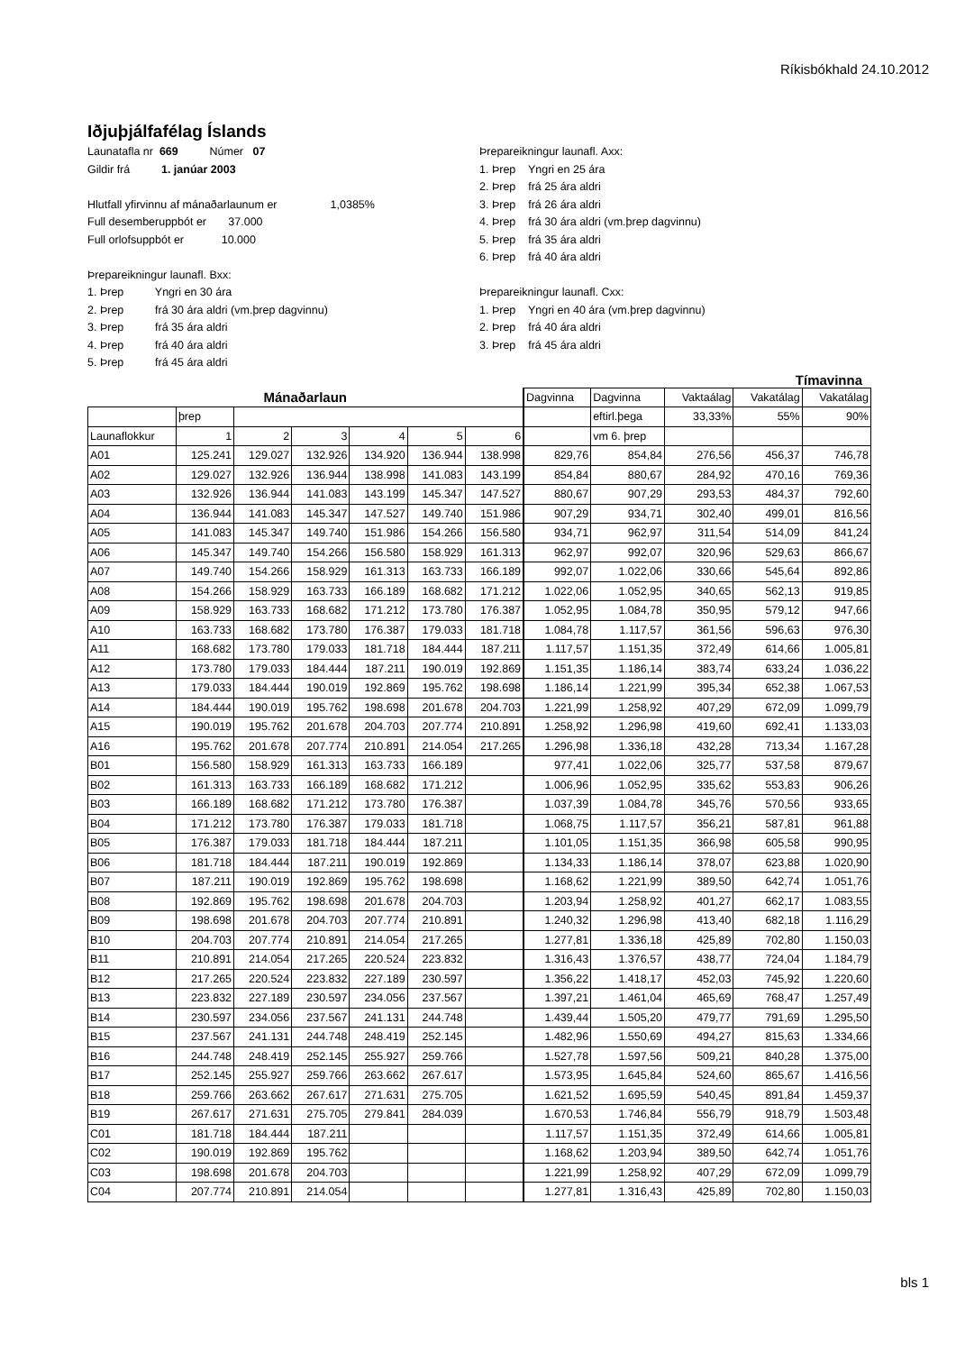Ríkisbókhald 24.10.2012
Iðjuþjálfafélag Íslands
Launatafla nr 669 Númer 07
Gildir frá 1. janúar 2003
Hlutfall yfirvinnu af mánaðarlaunum er 1,0385%
Full desemberuppbót er 37.000
Full orlofsuppbót er 10.000
Þrepareikningur launafl. Bxx:
1. Þrep Yngri en 30 ára
2. Þrep frá 30 ára aldri (vm.þrep dagvinnu)
3. Þrep frá 35 ára aldri
4. Þrep frá 40 ára aldri
5. Þrep frá 45 ára aldri
Þrepareikningur launafl. Axx:
1. Þrep Yngri en 25 ára
2. Þrep frá 25 ára aldri
3. Þrep frá 26 ára aldri
4. Þrep frá 30 ára aldri (vm.þrep dagvinnu)
5. Þrep frá 35 ára aldri
6. Þrep frá 40 ára aldri
Þrepareikningur launafl. Cxx:
1. Þrep Yngri en 40 ára (vm.þrep dagvinnu)
2. Þrep frá 40 ára aldri
3. Þrep frá 45 ára aldri
Tímavinna
| Mánaðarlaun | | | | | | | Dagvinna | Dagvinna | Vaktaálag | Vakatálag | Vakatálag |
| --- | --- | --- | --- | --- | --- | --- | --- | --- | --- | --- | --- |
| | þrep | | | | | | | eftirl.þega | 33,33% | 55% | 90% |
| Launaflokkur | 1 | 2 | 3 | 4 | 5 | 6 | | vm 6. þrep | | | |
| A01 | 125.241 | 129.027 | 132.926 | 134.920 | 136.944 | 138.998 | 829,76 | 854,84 | 276,56 | 456,37 | 746,78 |
| A02 | 129.027 | 132.926 | 136.944 | 138.998 | 141.083 | 143.199 | 854,84 | 880,67 | 284,92 | 470,16 | 769,36 |
| A03 | 132.926 | 136.944 | 141.083 | 143.199 | 145.347 | 147.527 | 880,67 | 907,29 | 293,53 | 484,37 | 792,60 |
| A04 | 136.944 | 141.083 | 145.347 | 147.527 | 149.740 | 151.986 | 907,29 | 934,71 | 302,40 | 499,01 | 816,56 |
| A05 | 141.083 | 145.347 | 149.740 | 151.986 | 154.266 | 156.580 | 934,71 | 962,97 | 311,54 | 514,09 | 841,24 |
| A06 | 145.347 | 149.740 | 154.266 | 156.580 | 158.929 | 161.313 | 962,97 | 992,07 | 320,96 | 529,63 | 866,67 |
| A07 | 149.740 | 154.266 | 158.929 | 161.313 | 163.733 | 166.189 | 992,07 | 1.022,06 | 330,66 | 545,64 | 892,86 |
| A08 | 154.266 | 158.929 | 163.733 | 166.189 | 168.682 | 171.212 | 1.022,06 | 1.052,95 | 340,65 | 562,13 | 919,85 |
| A09 | 158.929 | 163.733 | 168.682 | 171.212 | 173.780 | 176.387 | 1.052,95 | 1.084,78 | 350,95 | 579,12 | 947,66 |
| A10 | 163.733 | 168.682 | 173.780 | 176.387 | 179.033 | 181.718 | 1.084,78 | 1.117,57 | 361,56 | 596,63 | 976,30 |
| A11 | 168.682 | 173.780 | 179.033 | 181.718 | 184.444 | 187.211 | 1.117,57 | 1.151,35 | 372,49 | 614,66 | 1.005,81 |
| A12 | 173.780 | 179.033 | 184.444 | 187.211 | 190.019 | 192.869 | 1.151,35 | 1.186,14 | 383,74 | 633,24 | 1.036,22 |
| A13 | 179.033 | 184.444 | 190.019 | 192.869 | 195.762 | 198.698 | 1.186,14 | 1.221,99 | 395,34 | 652,38 | 1.067,53 |
| A14 | 184.444 | 190.019 | 195.762 | 198.698 | 201.678 | 204.703 | 1.221,99 | 1.258,92 | 407,29 | 672,09 | 1.099,79 |
| A15 | 190.019 | 195.762 | 201.678 | 204.703 | 207.774 | 210.891 | 1.258,92 | 1.296,98 | 419,60 | 692,41 | 1.133,03 |
| A16 | 195.762 | 201.678 | 207.774 | 210.891 | 214.054 | 217.265 | 1.296,98 | 1.336,18 | 432,28 | 713,34 | 1.167,28 |
| B01 | 156.580 | 158.929 | 161.313 | 163.733 | 166.189 | | 977,41 | 1.022,06 | 325,77 | 537,58 | 879,67 |
| B02 | 161.313 | 163.733 | 166.189 | 168.682 | 171.212 | | 1.006,96 | 1.052,95 | 335,62 | 553,83 | 906,26 |
| B03 | 166.189 | 168.682 | 171.212 | 173.780 | 176.387 | | 1.037,39 | 1.084,78 | 345,76 | 570,56 | 933,65 |
| B04 | 171.212 | 173.780 | 176.387 | 179.033 | 181.718 | | 1.068,75 | 1.117,57 | 356,21 | 587,81 | 961,88 |
| B05 | 176.387 | 179.033 | 181.718 | 184.444 | 187.211 | | 1.101,05 | 1.151,35 | 366,98 | 605,58 | 990,95 |
| B06 | 181.718 | 184.444 | 187.211 | 190.019 | 192.869 | | 1.134,33 | 1.186,14 | 378,07 | 623,88 | 1.020,90 |
| B07 | 187.211 | 190.019 | 192.869 | 195.762 | 198.698 | | 1.168,62 | 1.221,99 | 389,50 | 642,74 | 1.051,76 |
| B08 | 192.869 | 195.762 | 198.698 | 201.678 | 204.703 | | 1.203,94 | 1.258,92 | 401,27 | 662,17 | 1.083,55 |
| B09 | 198.698 | 201.678 | 204.703 | 207.774 | 210.891 | | 1.240,32 | 1.296,98 | 413,40 | 682,18 | 1.116,29 |
| B10 | 204.703 | 207.774 | 210.891 | 214.054 | 217.265 | | 1.277,81 | 1.336,18 | 425,89 | 702,80 | 1.150,03 |
| B11 | 210.891 | 214.054 | 217.265 | 220.524 | 223.832 | | 1.316,43 | 1.376,57 | 438,77 | 724,04 | 1.184,79 |
| B12 | 217.265 | 220.524 | 223.832 | 227.189 | 230.597 | | 1.356,22 | 1.418,17 | 452,03 | 745,92 | 1.220,60 |
| B13 | 223.832 | 227.189 | 230.597 | 234.056 | 237.567 | | 1.397,21 | 1.461,04 | 465,69 | 768,47 | 1.257,49 |
| B14 | 230.597 | 234.056 | 237.567 | 241.131 | 244.748 | | 1.439,44 | 1.505,20 | 479,77 | 791,69 | 1.295,50 |
| B15 | 237.567 | 241.131 | 244.748 | 248.419 | 252.145 | | 1.482,96 | 1.550,69 | 494,27 | 815,63 | 1.334,66 |
| B16 | 244.748 | 248.419 | 252.145 | 255.927 | 259.766 | | 1.527,78 | 1.597,56 | 509,21 | 840,28 | 1.375,00 |
| B17 | 252.145 | 255.927 | 259.766 | 263.662 | 267.617 | | 1.573,95 | 1.645,84 | 524,60 | 865,67 | 1.416,56 |
| B18 | 259.766 | 263.662 | 267.617 | 271.631 | 275.705 | | 1.621,52 | 1.695,59 | 540,45 | 891,84 | 1.459,37 |
| B19 | 267.617 | 271.631 | 275.705 | 279.841 | 284.039 | | 1.670,53 | 1.746,84 | 556,79 | 918,79 | 1.503,48 |
| C01 | 181.718 | 184.444 | 187.211 | | | | 1.117,57 | 1.151,35 | 372,49 | 614,66 | 1.005,81 |
| C02 | 190.019 | 192.869 | 195.762 | | | | 1.168,62 | 1.203,94 | 389,50 | 642,74 | 1.051,76 |
| C03 | 198.698 | 201.678 | 204.703 | | | | 1.221,99 | 1.258,92 | 407,29 | 672,09 | 1.099,79 |
| C04 | 207.774 | 210.891 | 214.054 | | | | 1.277,81 | 1.316,43 | 425,89 | 702,80 | 1.150,03 |
bls 1